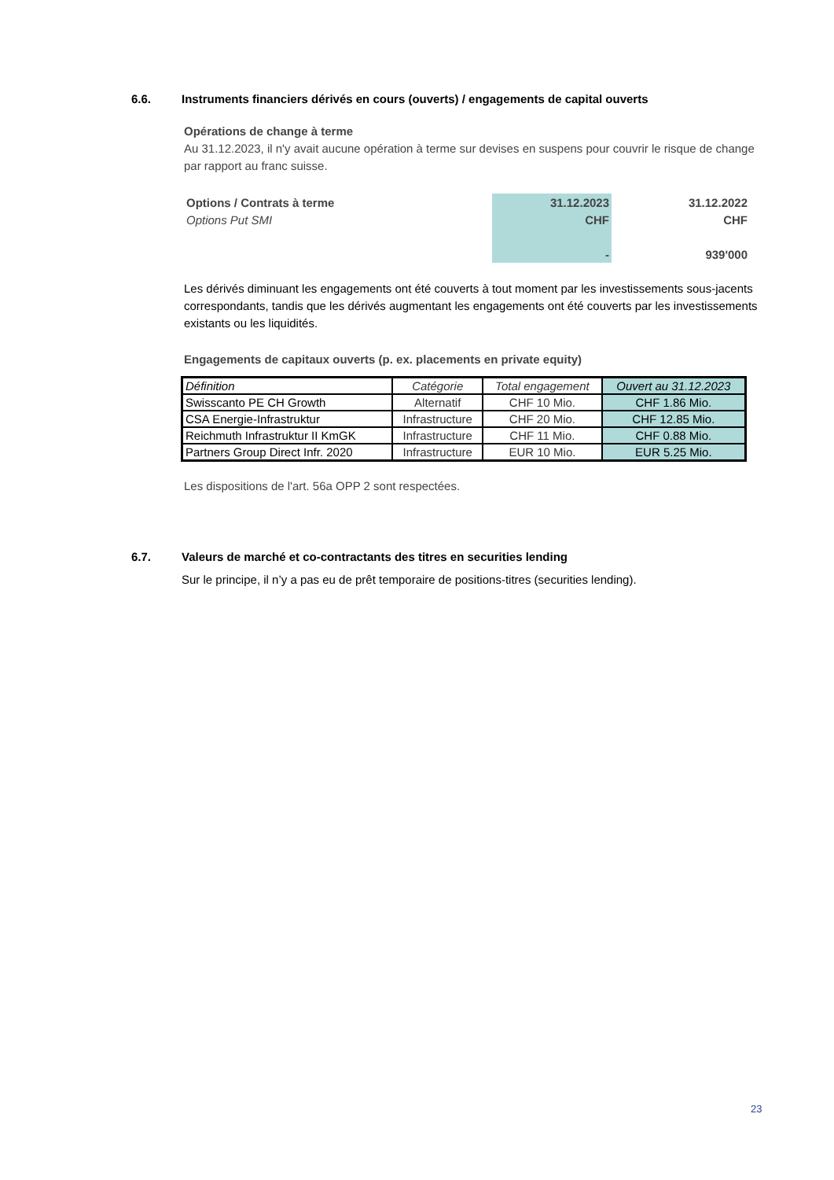6.6. Instruments financiers dérivés en cours (ouverts) / engagements de capital ouverts
Opérations de change à terme
Au 31.12.2023, il n'y avait aucune opération à terme sur devises en suspens pour couvrir le risque de change par rapport au franc suisse.
| Options / Contrats à terme | 31.12.2023 | 31.12.2022 |
| Options Put SMI | CHF | CHF |
| | - | 939'000 |
Les dérivés diminuant les engagements ont été couverts à tout moment par les investissements sous-jacents correspondants, tandis que les dérivés augmentant les engagements ont été couverts par les investissements existants ou les liquidités.
Engagements de capitaux ouverts (p. ex. placements en private equity)
| Définition | Catégorie | Total engagement | Ouvert au 31.12.2023 |
| --- | --- | --- | --- |
| Swisscanto PE CH Growth | Alternatif | CHF 10 Mio. | CHF 1.86 Mio. |
| CSA Energie-Infrastruktur | Infrastructure | CHF 20 Mio. | CHF 12.85 Mio. |
| Reichmuth Infrastruktur II KmGK | Infrastructure | CHF 11 Mio. | CHF 0.88 Mio. |
| Partners Group Direct Infr. 2020 | Infrastructure | EUR 10 Mio. | EUR 5.25 Mio. |
Les dispositions de l'art. 56a OPP 2 sont respectées.
6.7. Valeurs de marché et co-contractants des titres en securities lending
Sur le principe, il n’y a pas eu de prêt temporaire de positions-titres (securities lending).
23